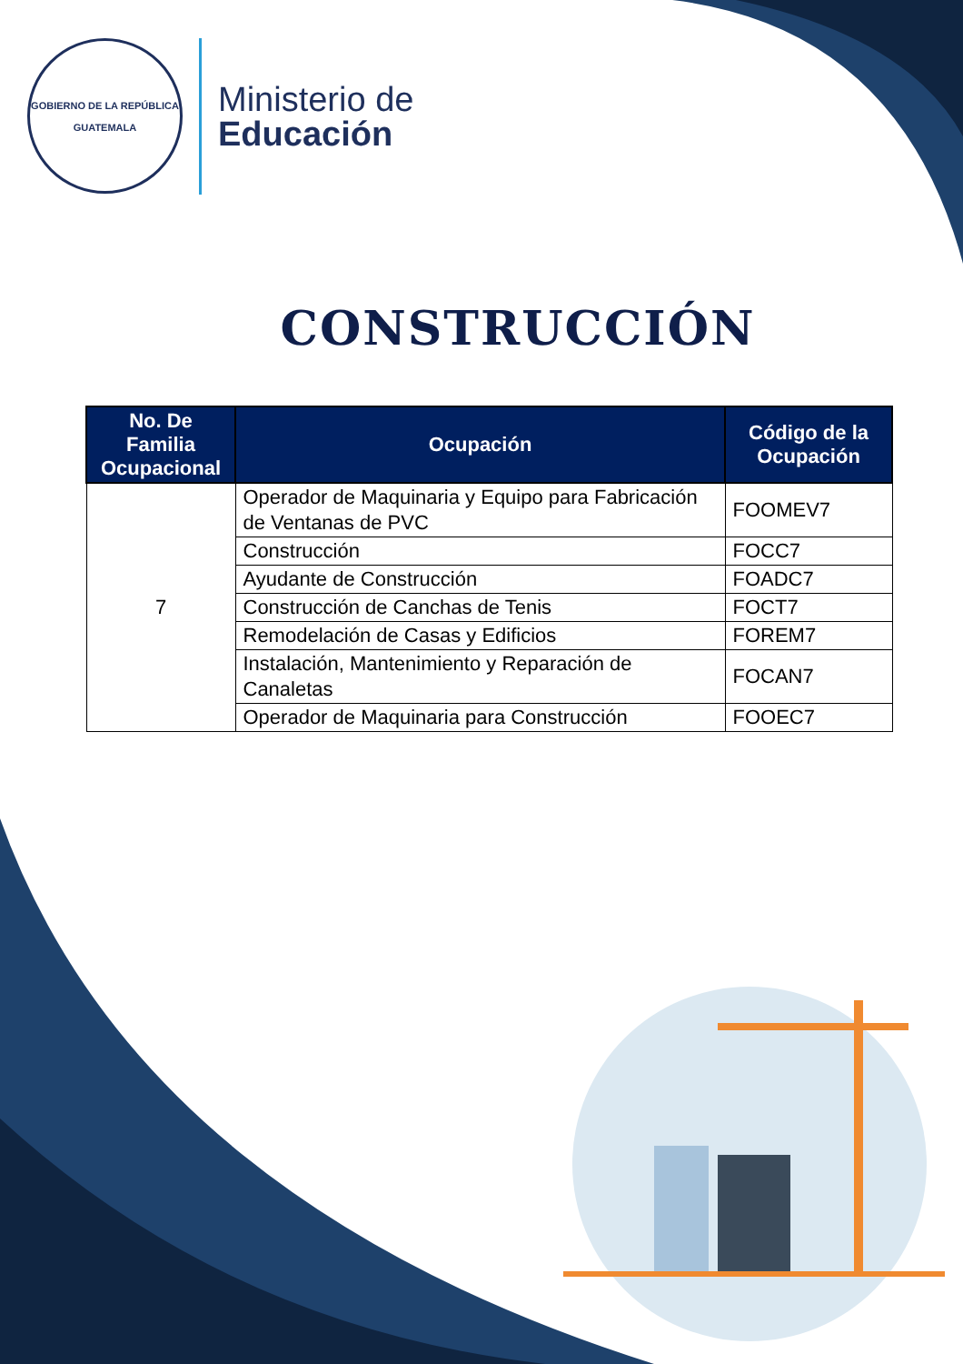GOBIERNO DE LA REPÚBLICA
GUATEMALA
Ministerio de
Educación
CONSTRUCCIÓN
| No. De Familia Ocupacional | Ocupación | Código de la Ocupación |
| --- | --- | --- |
| 7 | Operador de Maquinaria y Equipo para Fabricación de Ventanas de PVC | FOOMEV7 |
| | Construcción | FOCC7 |
| | Ayudante de Construcción | FOADC7 |
| | Construcción de Canchas de Tenis | FOCT7 |
| | Remodelación de Casas y Edificios | FOREM7 |
| | Instalación, Mantenimiento y Reparación de Canaletas | FOCAN7 |
| | Operador de Maquinaria para Construcción | FOOEC7 |